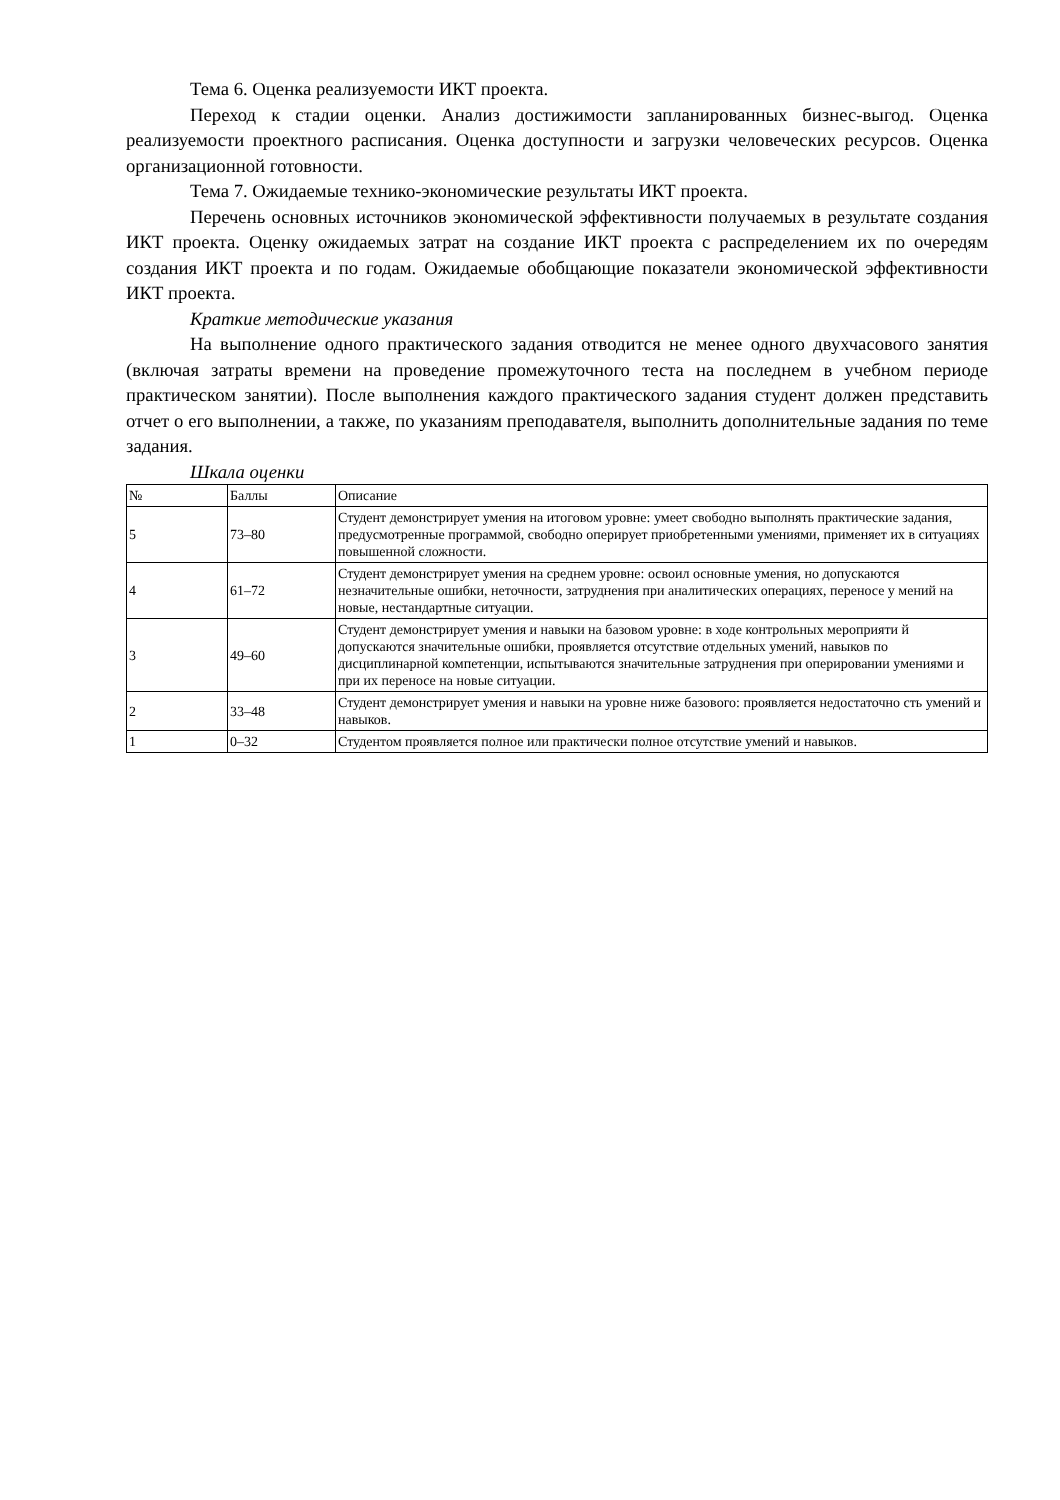Тема 6. Оценка реализуемости ИКТ проекта.
Переход к стадии оценки. Анализ достижимости запланированных бизнес-выгод. Оценка реализуемости проектного расписания. Оценка доступности и загрузки человеческих ресурсов. Оценка организационной готовности.
Тема 7. Ожидаемые технико-экономические результаты ИКТ проекта.
Перечень основных источников экономической эффективности получаемых в результате создания ИКТ проекта. Оценку ожидаемых затрат на создание ИКТ проекта с распределением их по очередям создания ИКТ проекта и по годам. Ожидаемые обобщающие показатели экономической эффективности ИКТ проекта.
Краткие методические указания
На выполнение одного практического задания отводится не менее одного двухчасового занятия (включая затраты времени на проведение промежуточного теста на последнем в учебном периоде практическом занятии). После выполнения каждого практического задания студент должен представить отчет о его выполнении, а также, по указаниям преподавателя, выполнить дополнительные задания по теме задания.
Шкала оценки
| № | Баллы | Описание |
| 5 | 73–80 | Студент демонстрирует умения на итоговом уровне: умеет свободно выполнять практические задания, предусмотренные программой, свободно оперирует приобретенными умениями, применяет их в ситуациях повышенной сложности. |
| 4 | 61–72 | Студент демонстрирует умения на среднем уровне: освоил основные умения, но допускаются незначительные ошибки, неточности, затруднения при аналитических операциях, переносе у мений на новые, нестандартные ситуации. |
| 3 | 49–60 | Студент демонстрирует умения и навыки на базовом уровне: в ходе контрольных мероприяти й допускаются значительные ошибки, проявляется отсутствие отдельных умений, навыков по дисциплинарной компетенции, испытываются значительные затруднения при оперировании умениями и при их переносе на новые ситуации. |
| 2 | 33–48 | Студент демонстрирует умения и навыки на уровне ниже базового: проявляется недостаточно сть умений и навыков. |
| 1 | 0–32 | Студентом проявляется полное или практически полное отсутствие умений и навыков. |